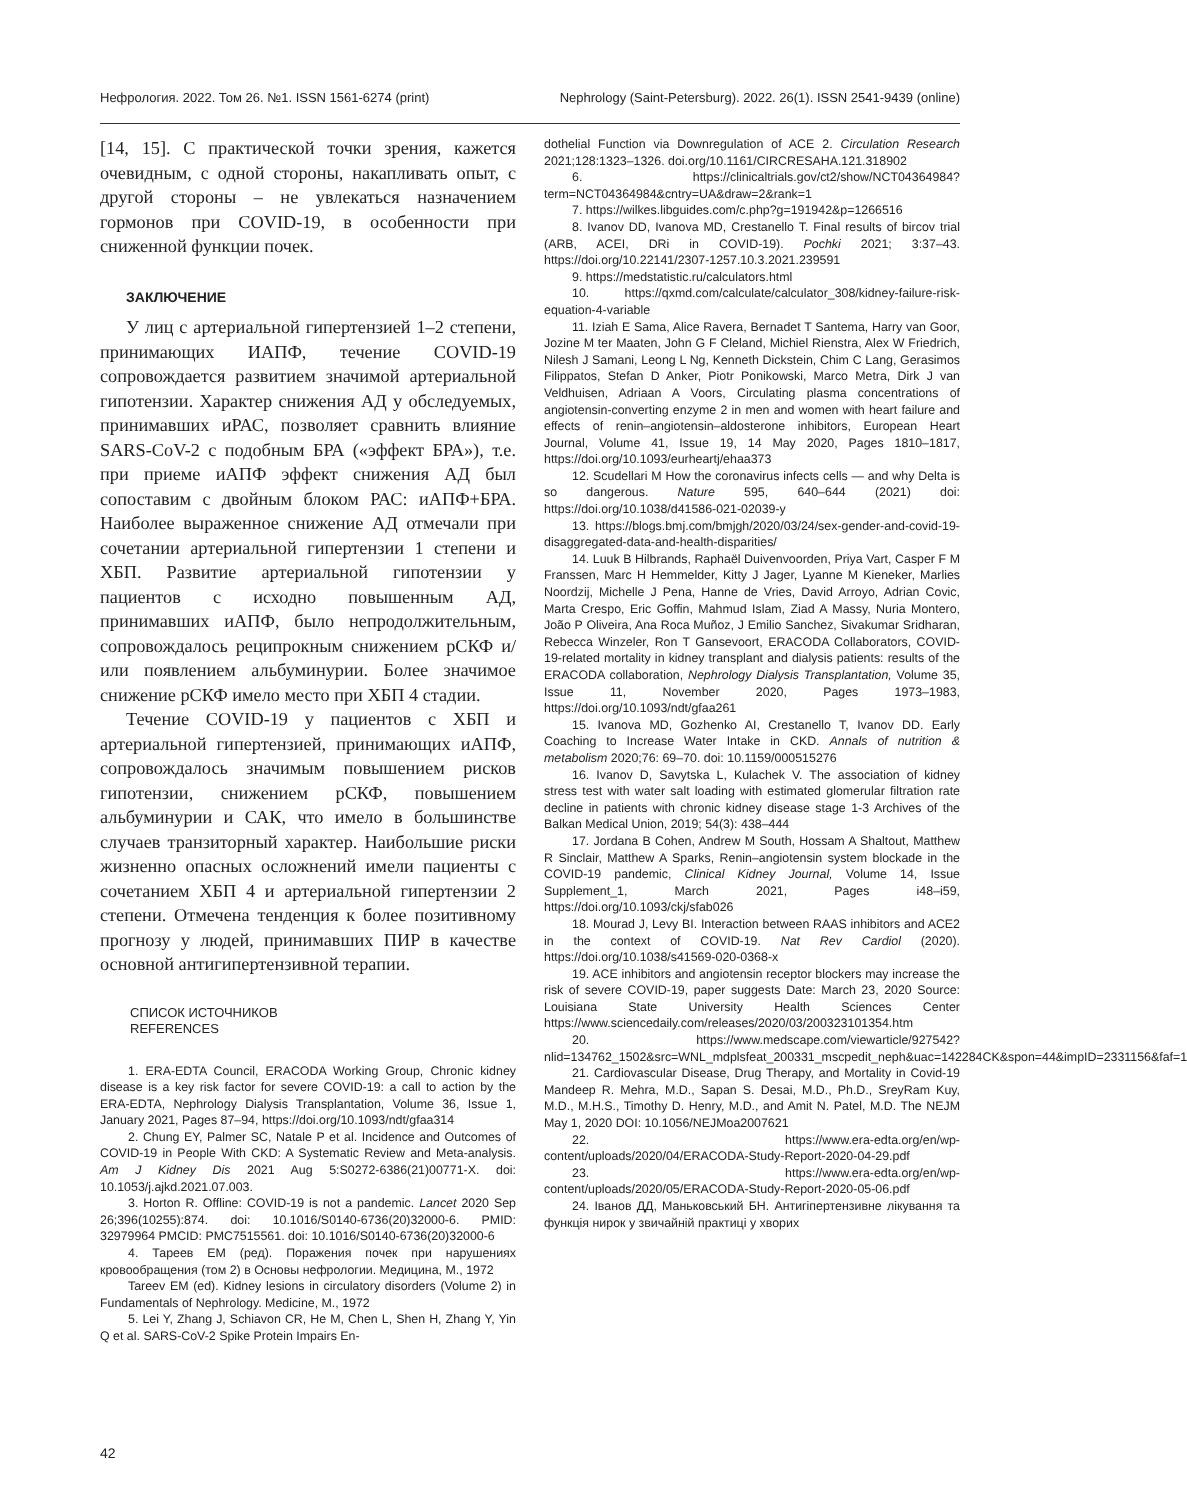Нефрология. 2022. Том 26. №1. ISSN 1561-6274 (print) Nephrology (Saint-Petersburg). 2022. 26(1). ISSN 2541-9439 (online)
[14, 15]. С практической точки зрения, кажется очевидным, с одной стороны, накапливать опыт, с другой стороны – не увлекаться назначением гормонов при COVID-19, в особенности при сниженной функции почек.
ЗАКЛЮЧЕНИЕ
У лиц с артериальной гипертензией 1–2 степени, принимающих ИАПФ, течение COVID-19 сопровождается развитием значимой артериальной гипотензии. Характер снижения АД у обследуемых, принимавших иРАС, позволяет сравнить влияние SARS-CoV-2 с подобным БРА («эффект БРА»), т.е. при приеме иАПФ эффект снижения АД был сопоставим с двойным блоком РАС: иАПФ+БРА. Наиболее выраженное снижение АД отмечали при сочетании артериальной гипертензии 1 степени и ХБП. Развитие артериальной гипотензии у пациентов с исходно повышенным АД, принимавших иАПФ, было непродолжительным, сопровождалось реципрокным снижением рСКФ и/или появлением альбуминурии. Более значимое снижение рСКФ имело место при ХБП 4 стадии.
Течение COVID-19 у пациентов с ХБП и артериальной гипертензией, принимающих иАПФ, сопровождалось значимым повышением рисков гипотензии, снижением рСКФ, повышением альбуминурии и САК, что имело в большинстве случаев транзиторный характер. Наибольшие риски жизненно опасных осложнений имели пациенты с сочетанием ХБП 4 и артериальной гипертензии 2 степени. Отмечена тенденция к более позитивному прогнозу у людей, принимавших ПИР в качестве основной антигипертензивной терапии.
СПИСОК ИСТОЧНИКОВ
REFERENCES
1. ERA-EDTA Council, ERACODA Working Group, Chronic kidney disease is a key risk factor for severe COVID-19: a call to action by the ERA-EDTA, Nephrology Dialysis Transplantation, Volume 36, Issue 1, January 2021, Pages 87–94, https://doi.org/10.1093/ndt/gfaa314
2. Chung EY, Palmer SC, Natale P et al. Incidence and Outcomes of COVID-19 in People With CKD: A Systematic Review and Meta-analysis. Am J Kidney Dis 2021 Aug 5:S0272-6386(21)00771-X. doi: 10.1053/j.ajkd.2021.07.003.
3. Horton R. Offline: COVID-19 is not a pandemic. Lancet 2020 Sep 26;396(10255):874. doi: 10.1016/S0140-6736(20)32000-6. PMID: 32979964 PMCID: PMC7515561. doi: 10.1016/S0140-6736(20)32000-6
4. Тареев ЕМ (ред). Поражения почек при нарушениях кровообращения (том 2) в Основы нефрологии. Медицина, М., 1972
Tareev EM (ed). Kidney lesions in circulatory disorders (Volume 2) in Fundamentals of Nephrology. Medicine, M., 1972
5. Lei Y, Zhang J, Schiavon CR, He M, Chen L, Shen H, Zhang Y, Yin Q et al. SARS-CoV-2 Spike Protein Impairs En-
dothelial Function via Downregulation of ACE 2. Circulation Research 2021;128:1323–1326. doi.org/10.1161/CIRCRESAHA.121.318902
6. https://clinicaltrials.gov/ct2/show/NCT04364984?term=NCT04364984&cntry=UA&draw=2&rank=1
7. https://wilkes.libguides.com/c.php?g=191942&p=1266516
8. Ivanov DD, Ivanova MD, Crestanello T. Final results of bircov trial (ARB, ACEI, DRi in COVID-19). Pochki 2021; 3:37–43. https://doi.org/10.22141/2307-1257.10.3.2021.239591
9. https://medstatistic.ru/calculators.html
10. https://qxmd.com/calculate/calculator_308/kidney-failure-risk-equation-4-variable
11. Iziah E Sama, Alice Ravera, Bernadet T Santema, Harry van Goor, Jozine M ter Maaten, John G F Cleland, Michiel Rienstra, Alex W Friedrich, Nilesh J Samani, Leong L Ng, Kenneth Dickstein, Chim C Lang, Gerasimos Filippatos, Stefan D Anker, Piotr Ponikowski, Marco Metra, Dirk J van Veldhuisen, Adriaan A Voors, Circulating plasma concentrations of angiotensin-converting enzyme 2 in men and women with heart failure and effects of renin–angiotensin–aldosterone inhibitors, European Heart Journal, Volume 41, Issue 19, 14 May 2020, Pages 1810–1817, https://doi.org/10.1093/eurheartj/ehaa373
12. Scudellari M How the coronavirus infects cells — and why Delta is so dangerous. Nature 595, 640–644 (2021) doi: https://doi.org/10.1038/d41586-021-02039-y
13. https://blogs.bmj.com/bmjgh/2020/03/24/sex-gender-and-covid-19-disaggregated-data-and-health-disparities/
14. Luuk B Hilbrands, Raphaël Duivenvoorden, Priya Vart, Casper F M Franssen, Marc H Hemmelder, Kitty J Jager, Lyanne M Kieneker, Marlies Noordzij, Michelle J Pena, Hanne de Vries, David Arroyo, Adrian Covic, Marta Crespo, Eric Goffin, Mahmud Islam, Ziad A Massy, Nuria Montero, João P Oliveira, Ana Roca Muñoz, J Emilio Sanchez, Sivakumar Sridharan, Rebecca Winzeler, Ron T Gansevoort, ERACODA Collaborators, COVID-19-related mortality in kidney transplant and dialysis patients: results of the ERACODA collaboration, Nephrology Dialysis Transplantation, Volume 35, Issue 11, November 2020, Pages 1973–1983, https://doi.org/10.1093/ndt/gfaa261
15. Ivanova MD, Gozhenko AI, Crestanello T, Ivanov DD. Early Coaching to Increase Water Intake in CKD. Annals of nutrition & metabolism 2020;76: 69–70. doi: 10.1159/000515276
16. Ivanov D, Savytska L, Kulachek V. The association of kidney stress test with water salt loading with estimated glomerular filtration rate decline in patients with chronic kidney disease stage 1-3 Archives of the Balkan Medical Union, 2019; 54(3): 438–444
17. Jordana B Cohen, Andrew M South, Hossam A Shaltout, Matthew R Sinclair, Matthew A Sparks, Renin–angiotensin system blockade in the COVID-19 pandemic, Clinical Kidney Journal, Volume 14, Issue Supplement_1, March 2021, Pages i48–i59, https://doi.org/10.1093/ckj/sfab026
18. Mourad J, Levy BI. Interaction between RAAS inhibitors and ACE2 in the context of COVID-19. Nat Rev Cardiol (2020). https://doi.org/10.1038/s41569-020-0368-x
19. ACE inhibitors and angiotensin receptor blockers may increase the risk of severe COVID-19, paper suggests Date: March 23, 2020 Source: Louisiana State University Health Sciences Center https://www.sciencedaily.com/releases/2020/03/200323101354.htm
20. https://www.medscape.com/viewarticle/927542?nlid=134762_1502&src=WNL_mdplsfeat_200331_mscpedit_neph&uac=142284CK&spon=44&impID=2331156&faf=1
21. Cardiovascular Disease, Drug Therapy, and Mortality in Covid-19 Mandeep R. Mehra, M.D., Sapan S. Desai, M.D., Ph.D., SreyRam Kuy, M.D., M.H.S., Timothy D. Henry, M.D., and Amit N. Patel, M.D. The NEJM May 1, 2020 DOI: 10.1056/NEJMoa2007621
22. https://www.era-edta.org/en/wp-content/uploads/2020/04/ERACODA-Study-Report-2020-04-29.pdf
23. https://www.era-edta.org/en/wp-content/uploads/2020/05/ERACODA-Study-Report-2020-05-06.pdf
24. Іванов ДД, Маньковський БН. Антигіпертензивне лікування та функція нирок у звичайній практиці у хворих
42